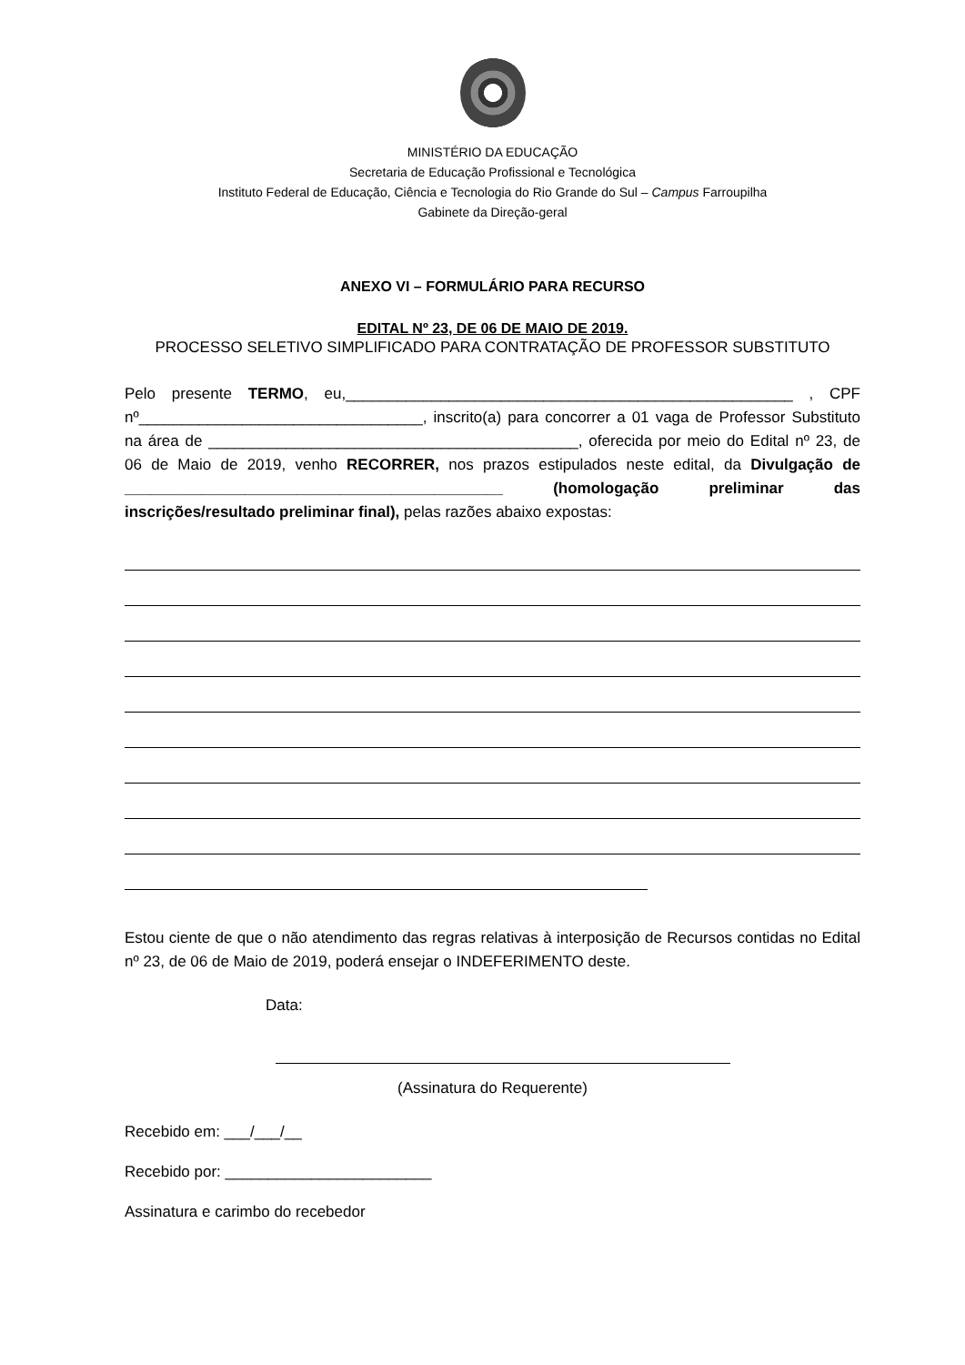MINISTÉRIO DA EDUCAÇÃO
Secretaria de Educação Profissional e Tecnológica
Instituto Federal de Educação, Ciência e Tecnologia do Rio Grande do Sul – Campus Farroupilha
Gabinete da Direção-geral
ANEXO VI – FORMULÁRIO PARA RECURSO
EDITAL Nº 23, DE 06 DE MAIO DE 2019.
PROCESSO SELETIVO SIMPLIFICADO PARA CONTRATAÇÃO DE PROFESSOR SUBSTITUTO
Pelo presente TERMO, eu,____________________________________________________ , CPF nº_________________________________, inscrito(a) para concorrer a 01 vaga de Professor Substituto na área de ___________________________________________, oferecida por meio do Edital nº 23, de 06 de Maio de 2019, venho RECORRER, nos prazos estipulados neste edital, da Divulgação de ____________________________________________ (homologação preliminar das inscrições/resultado preliminar final), pelas razões abaixo expostas:
Estou ciente de que o não atendimento das regras relativas à interposição de Recursos contidas no Edital nº 23, de 06 de Maio de 2019, poderá ensejar o INDEFERIMENTO deste.
Data:
(Assinatura do Requerente)
Recebido em: ___/___/__
Recebido por: ________________________
Assinatura e carimbo do recebedor